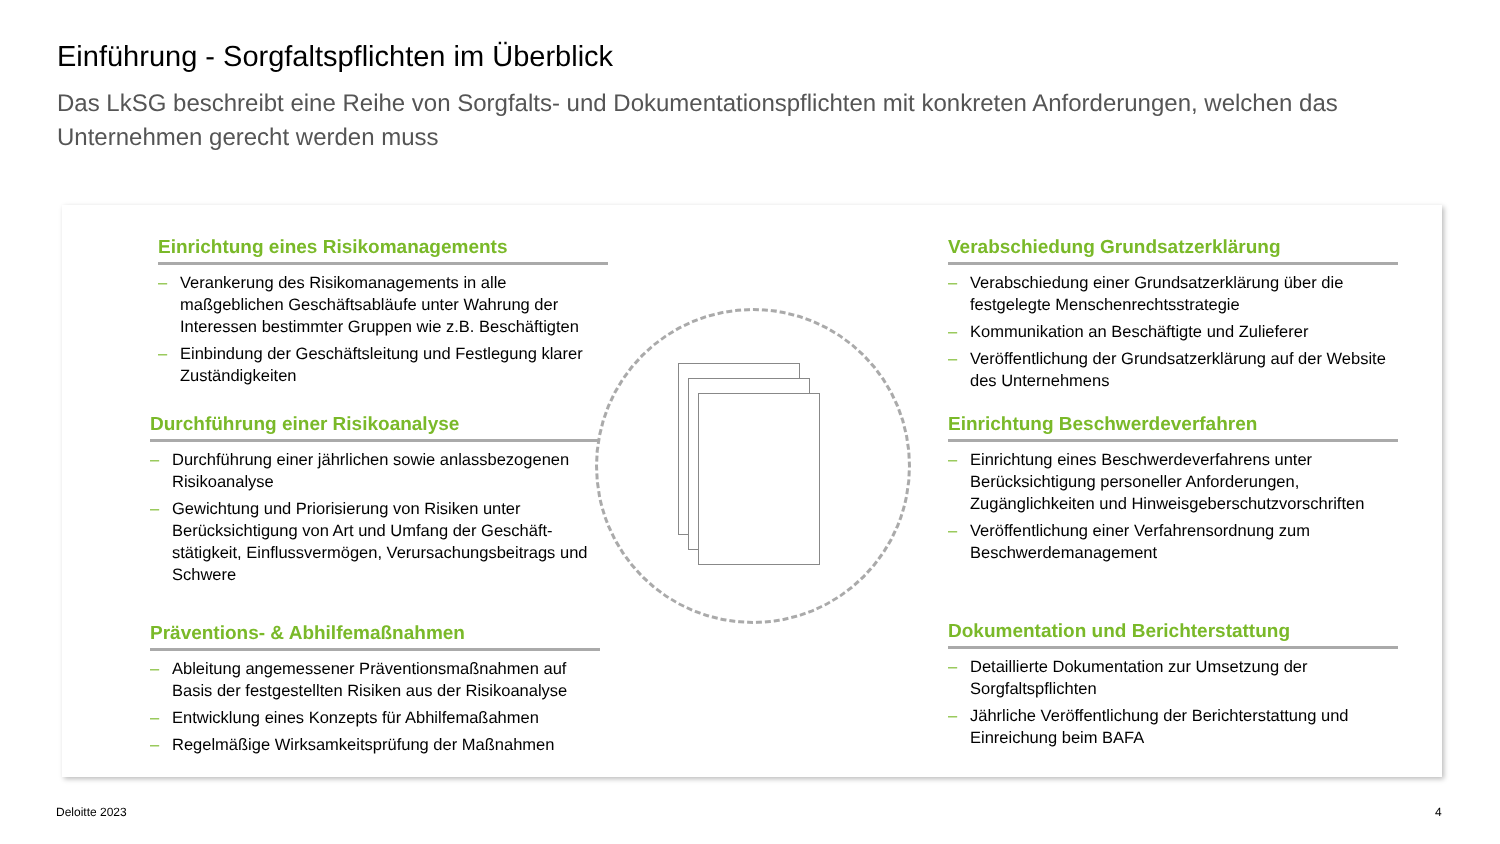Einführung - Sorgfaltspflichten im Überblick
Das LkSG beschreibt eine Reihe von Sorgfalts- und Dokumentationspflichten mit konkreten Anforderungen, welchen das Unternehmen gerecht werden muss
Einrichtung eines Risikomanagements
– Verankerung des Risikomanagements in alle maßgeblichen Geschäftsabläufe unter Wahrung der Interessen bestimmter Gruppen wie z.B. Beschäftigten
– Einbindung der Geschäftsleitung und Festlegung klarer Zuständigkeiten
Durchführung einer Risikoanalyse
– Durchführung einer jährlichen sowie anlassbezogenen Risikoanalyse
– Gewichtung und Priorisierung von Risiken unter Berücksichtigung von Art und Umfang der Geschäft-stätigkeit, Einflussvermögen, Verursachungsbeitrags und Schwere
Präventions- & Abhilfemaßnahmen
– Ableitung angemessener Präventionsmaßnahmen auf Basis der festgestellten Risiken aus der Risikoanalyse
– Entwicklung eines Konzepts für Abhilfemaßahmen
– Regelmäßige Wirksamkeitsprüfung der Maßnahmen
Verabschiedung Grundsatzerklärung
– Verabschiedung einer Grundsatzerklärung über die festgelegte Menschenrechtsstrategie
– Kommunikation an Beschäftigte und Zulieferer
– Veröffentlichung der Grundsatzerklärung auf der Website des Unternehmens
Einrichtung Beschwerdeverfahren
– Einrichtung eines Beschwerdeverfahrens unter Berücksichtigung personeller Anforderungen, Zugänglichkeiten und Hinweisgeberschutzvorschriften
– Veröffentlichung einer Verfahrensordnung zum Beschwerdemanagement
Dokumentation und Berichterstattung
– Detaillierte Dokumentation zur Umsetzung der Sorgfaltspflichten
– Jährliche Veröffentlichung der Berichterstattung und Einreichung beim BAFA
Deloitte 2023 4